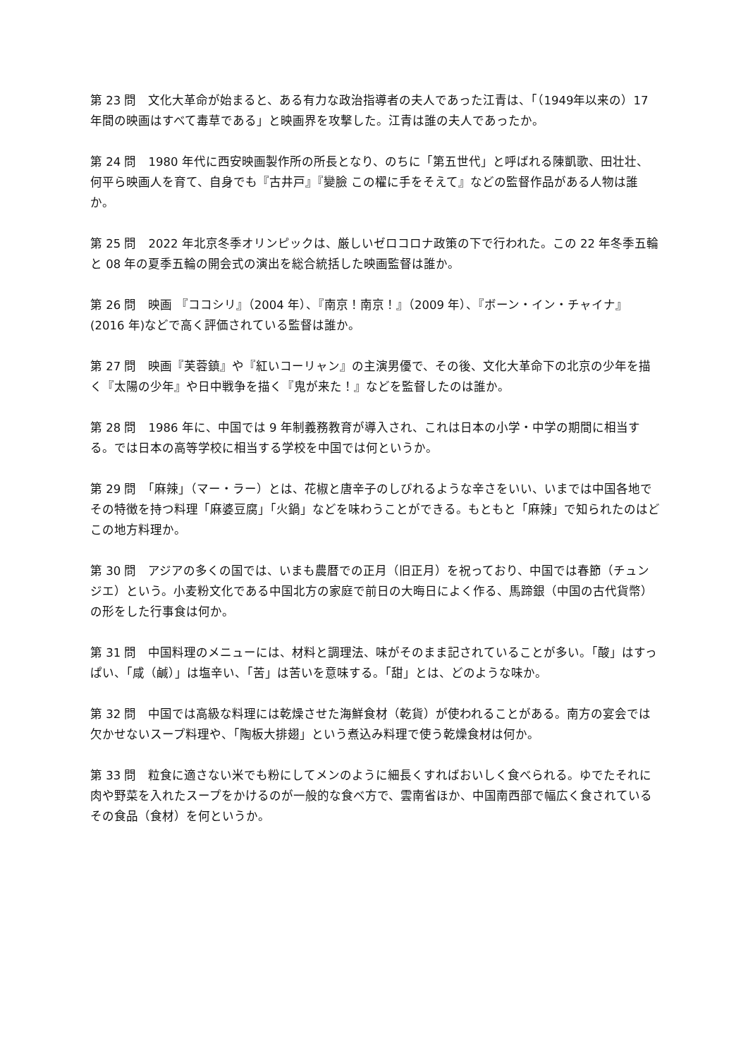第 23 問　文化大革命が始まると、ある有力な政治指導者の夫人であった江青は、「（1949年以来の）17 年間の映画はすべて毒草である」と映画界を攻撃した。江青は誰の夫人であったか。
第 24 問　1980 年代に西安映画製作所の所長となり、のちに「第五世代」と呼ばれる陳凱歌、田壮壮、何平ら映画人を育て、自身でも『古井戸』『變臉 この櫂に手をそえて』などの監督作品がある人物は誰か。
第 25 問　2022 年北京冬季オリンピックは、厳しいゼロコロナ政策の下で行われた。この 22 年冬季五輪と 08 年の夏季五輪の開会式の演出を総合統括した映画監督は誰か。
第 26 問　映画 『ココシリ』（2004 年）、『南京！南京！』（2009 年）、『ボーン・イン・チャイナ』(2016 年)などで高く評価されている監督は誰か。
第 27 問　映画『芙蓉鎮』や『紅いコーリャン』の主演男優で、その後、文化大革命下の北京の少年を描く『太陽の少年』や日中戦争を描く『鬼が来た！』などを監督したのは誰か。
第 28 問　1986 年に、中国では 9 年制義務教育が導入され、これは日本の小学・中学の期間に相当する。では日本の高等学校に相当する学校を中国では何というか。
第 29 問　「麻辣」（マー・ラー）とは、花椒と唐辛子のしびれるような辛さをいい、いまでは中国各地でその特徴を持つ料理「麻婆豆腐」「火鍋」などを味わうことができる。もともと「麻辣」で知られたのはどこの地方料理か。
第 30 問　アジアの多くの国では、いまも農暦での正月（旧正月）を祝っており、中国では春節（チュンジエ）という。小麦粉文化である中国北方の家庭で前日の大晦日によく作る、馬蹄銀（中国の古代貨幣）の形をした行事食は何か。
第 31 問　中国料理のメニューには、材料と調理法、味がそのまま記されていることが多い。「酸」はすっぱい、「咸（鹹）」は塩辛い、「苦」は苦いを意味する。「甜」とは、どのような味か。
第 32 問　中国では高級な料理には乾燥させた海鮮食材（乾貨）が使われることがある。南方の宴会では欠かせないスープ料理や、「陶板大排翅」という煮込み料理で使う乾燥食材は何か。
第 33 問　粒食に適さない米でも粉にしてメンのように細長くすればおいしく食べられる。ゆでたそれに肉や野菜を入れたスープをかけるのが一般的な食べ方で、雲南省ほか、中国南西部で幅広く食されているその食品（食材）を何というか。